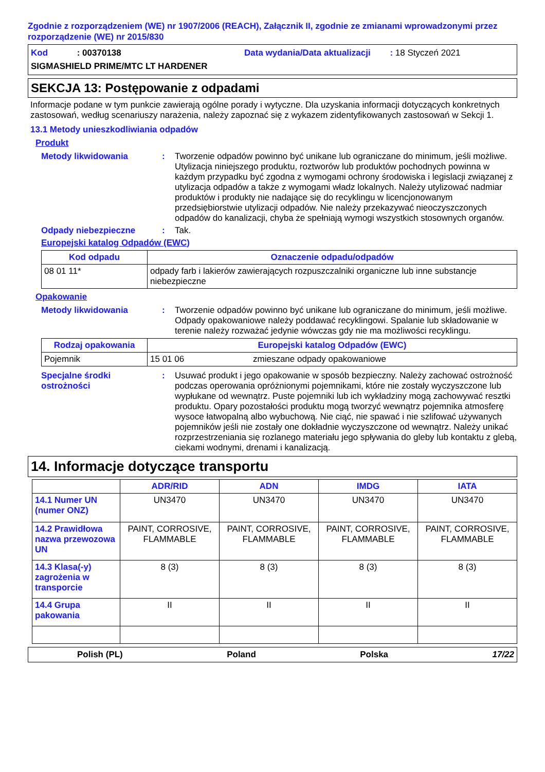Zgodnie z rozporządzeniem (WE) nr 1907/2006 (REACH), Załącznik II, zgodnie ze zmianami wprowadzonymi przez rozporządzenie (WE) nr 2015/830
Kod : 00370138
Data wydania/Data aktualizacji : 18 Styczeń 2021
SIGMASHIELD PRIME/MTC LT HARDENER
SEKCJA 13: Postępowanie z odpadami
Informacje podane w tym punkcie zawierają ogólne porady i wytyczne. Dla uzyskania informacji dotyczących konkretnych zastosowań, według scenariuszy narażenia, należy zapoznać się z wykazem zidentyfikowanych zastosowań w Sekcji 1.
13.1 Metody unieszkodliwiania odpadów
Produkt
Metody likwidowania :
Tworzenie odpadów powinno być unikane lub ograniczane do minimum, jeśli możliwe. Utylizacja niniejszego produktu, roztworów lub produktów pochodnych powinna w każdym przypadku być zgodna z wymogami ochrony środowiska i legislacji związanej z utylizacja odpadów a także z wymogami władz lokalnych. Należy utylizować nadmiar produktów i produkty nie nadające się do recyklingu w licencjonowanym przedsiębiorstwie utylizacji odpadów. Nie należy przekazywać nieoczyszczonych odpadów do kanalizacji, chyba że spełniają wymogi wszystkich stosownych organów.
Odpady niebezpieczne :
Tak.
Europejski katalog Odpadów (EWC)
| Kod odpadu | Oznaczenie odpadu/odpadów |
| --- | --- |
| 08 01 11* | odpady farb i lakierów zawierających rozpuszczalniki organiczne lub inne substancje niebezpieczne |
Opakowanie
Metody likwidowania :
Tworzenie odpadów powinno być unikane lub ograniczane do minimum, jeśli możliwe. Odpady opakowaniowe należy poddawać recyklingowi. Spalanie lub składowanie w terenie należy rozważać jedynie wówczas gdy nie ma możliwości recyklingu.
| Rodzaj opakowania | Europejski katalog Odpadów (EWC) | |
| --- | --- | --- |
| Pojemnik | 15 01 06 | zmieszane odpady opakowaniowe |
Specjalne środki ostrożności
:
Usuwać produkt i jego opakowanie w sposób bezpieczny. Należy zachować ostrożność podczas operowania opróżnionymi pojemnikami, które nie zostały wyczyszczone lub wypłukane od wewnątrz. Puste pojemniki lub ich wykładziny mogą zachowywać resztki produktu. Opary pozostałości produktu mogą tworzyć wewnątrz pojemnika atmosferę wysoce łatwopalną albo wybuchową. Nie ciąć, nie spawać i nie szlifować używanych pojemników jeśli nie zostały one dokładnie wyczyszczone od wewnątrz. Należy unikać rozprzestrzeniania się rozlanego materiału jego spływania do gleby lub kontaktu z glebą, ciekami wodnymi, drenami i kanalizacją.
14. Informacje dotyczące transportu
| | ADR/RID | ADN | IMDG | IATA |
| 14.1 Numer UN (numer ONZ) | UN3470 | UN3470 | UN3470 | UN3470 |
| 14.2 Prawidłowa nazwa przewozowa UN | PAINT, CORROSIVE, FLAMMABLE | PAINT, CORROSIVE, FLAMMABLE | PAINT, CORROSIVE, FLAMMABLE | PAINT, CORROSIVE, FLAMMABLE |
| 14.3 Klasa(-y) zagrożenia w transporcie | 8 (3) | 8 (3) | 8 (3) | 8 (3) |
| 14.4 Grupa pakowania | II | II | II | II |
Polish (PL) Poland Polska 17/22